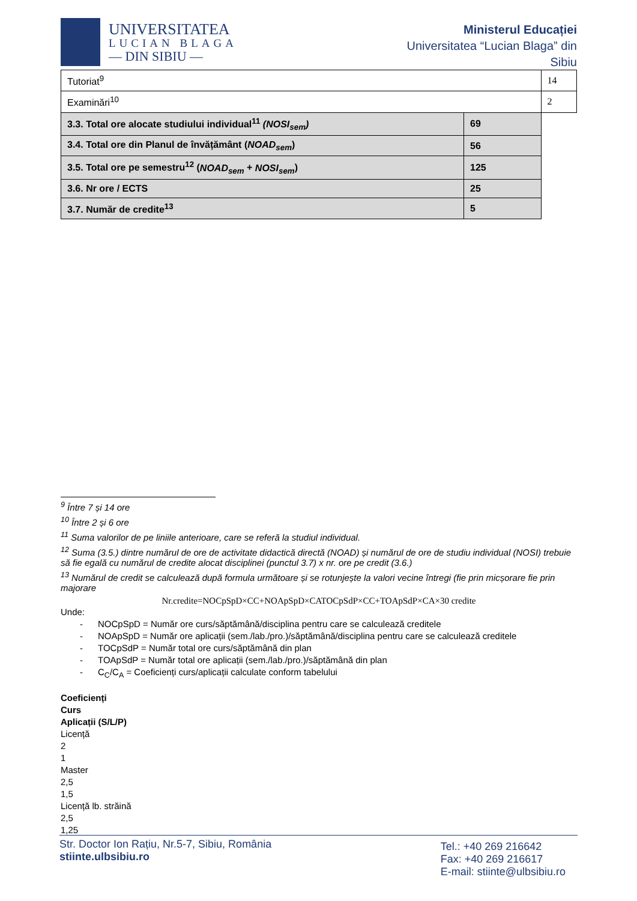UNIVERSITATEA
LUCIAN BLAGA
— DIN SIBIU —
Ministerul Educației
Universitatea “Lucian Blaga” din
Sibiu
| Tutoriat<sup>9</sup> | | 14 |
| Examinări<sup>10</sup> | | 2 |
| 3.3. Total ore alocate studiului individual<sup>11</sup> (NOSI<sub>sem</sub>) | 69 | |
| 3.4. Total ore din Planul de învățământ ( NOAD<sub>sem</sub> ) | 56 | |
| 3.5. Total ore pe semestru<sup>12</sup> ( NOAD<sub>sem</sub> + NOSI<sub>sem</sub> ) | 125 | |
| 3.6. Nr ore / ECTS | 25 | |
| 3.7. Număr de credite<sup>13</sup> | 5 | |
<sup>9</sup> Între 7 și 14 ore
<sup>10</sup> Între 2 și 6 ore
<sup>11</sup> Suma valorilor de pe liniile anterioare, care se referă la studiul individual.
<sup>12</sup> Suma (3.5.) dintre numărul de ore de activitate didactică directă (NOAD) și numărul de ore de studiu individual (NOSI) trebuie să fie egală cu numărul de credite alocat disciplinei (punctul 3.7) x nr. ore pe credit (3.6.)
<sup>13</sup> Numărul de credit se calculează după formula următoare și se rotunjește la valori vecine întregi (fie prin micșorare fie prin majorare
Nr.credite=NOCpSpD×CC+NOApSpD×CATOCpSdP×CC+TOApSdP×CA×30 credite
Unde:
- NOCpSpD = Număr ore curs/săptămână/disciplina pentru care se calculează creditele
- NOApSpD = Număr ore aplicații (sem./lab./pro.)/săptămână/disciplina pentru care se calculează creditele
- TOCpSdP = Număr total ore curs/săptămână din plan
- TOApSdP = Număr total ore aplicații (sem./lab./pro.)/săptămână din plan
- C<sub>C</sub>/C<sub>A</sub> = Coeficienți curs/aplicații calculate conform tabelului
Coeficienți
Curs
Aplicații (S/L/P)
Licență
2
1
Master
2,5
1,5
Licență lb. străină
2,5
1,25
Str. Doctor Ion Rațiu, Nr.5-7, Sibiu, România
stiinte.ulbsibiu.ro
Tel.: +40 269 216642
Fax: +40 269 216617
E-mail: stiinte@ulbsibiu.ro